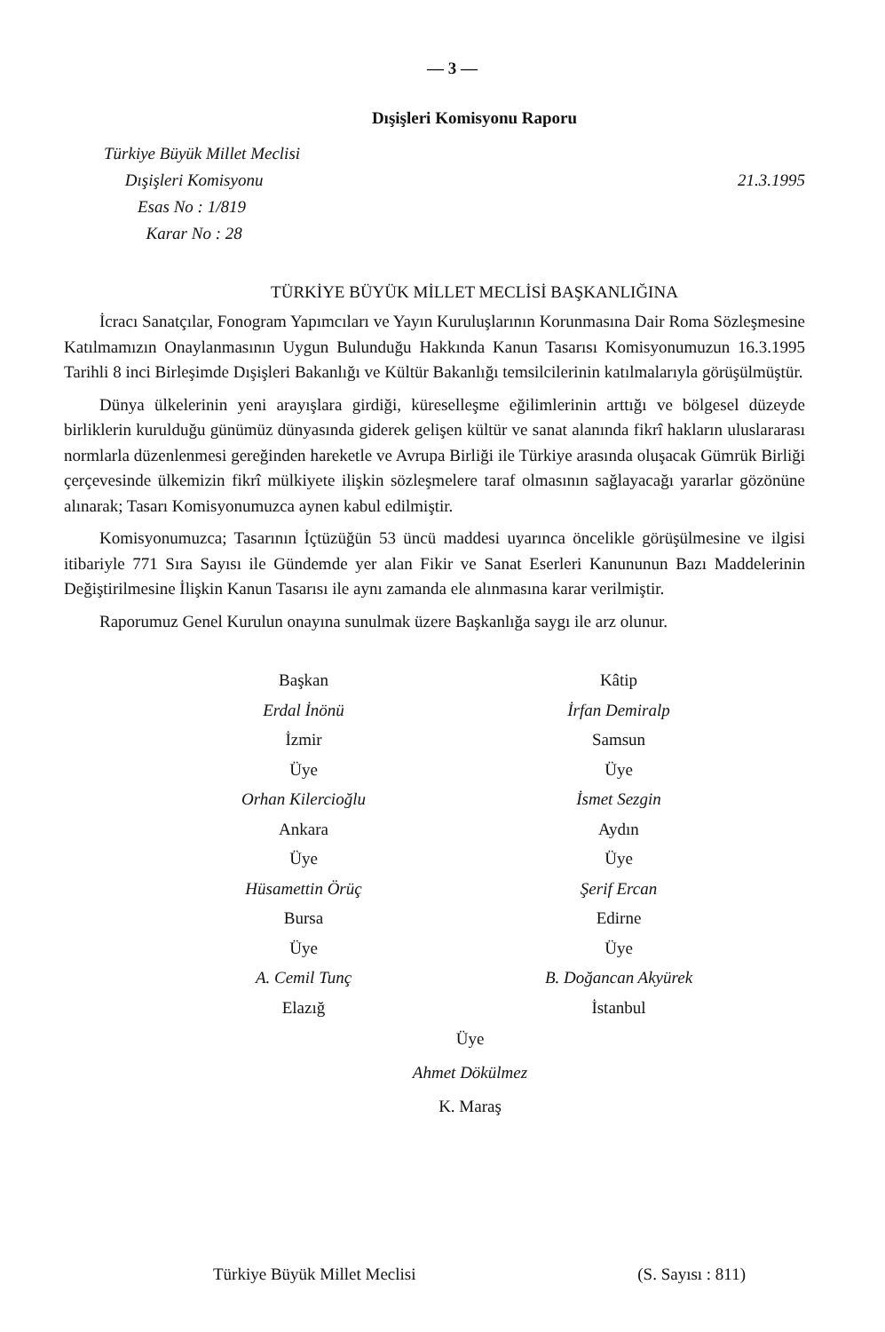— 3 —
Dışişleri Komisyonu Raporu
Türkiye Büyük Millet Meclisi
Dışişleri Komisyonu
Esas No : 1/819
Karar No : 28
21.3.1995
TÜRKİYE BÜYÜK MİLLET MECLİSİ BAŞKANLIĞINA
İcracı Sanatçılar, Fonogram Yapımcıları ve Yayın Kuruluşlarının Korunmasına Dair Roma Sözleşmesine Katılmamızın Onaylanmasının Uygun Bulunduğu Hakkında Kanun Tasarısı Komisyonumuzun 16.3.1995 Tarihli 8 inci Birleşimde Dışişleri Bakanlığı ve Kültür Bakanlığı temsilcilerinin katılmalarıyla görüşülmüştür.
Dünya ülkelerinin yeni arayışlara girdiği, küreselleşme eğilimlerinin arttığı ve bölgesel düzeyde birliklerin kurulduğu günümüz dünyasında giderek gelişen kültür ve sanat alanında fikrî hakların uluslararası normlarla düzenlenmesi gereğinden hareketle ve Avrupa Birliği ile Türkiye arasında oluşacak Gümrük Birliği çerçevesinde ülkemizin fikrî mülkiyete ilişkin sözleşmelere taraf olmasının sağlayacağı yararlar gözönüne alınarak; Tasarı Komisyonumuzca aynen kabul edilmiştir.
Komisyonumuzca; Tasarının İçtüzüğün 53 üncü maddesi uyarınca öncelikle görüşülmesine ve ilgisi itibariyle 771 Sıra Sayısı ile Gündemde yer alan Fikir ve Sanat Eserleri Kanununun Bazı Maddelerinin Değiştirilmesine İlişkin Kanun Tasarısı ile aynı zamanda ele alınmasına karar verilmiştir.
Raporumuz Genel Kurulun onayına sunulmak üzere Başkanlığa saygı ile arz olunur.
Başkan
Erdal İnönü
İzmir
Üye
Orhan Kilercioğlu
Ankara
Üye
Hüsamettin Örüç
Bursa
Üye
A. Cemil Tunç
Elazığ
Kâtip
İrfan Demiralp
Samsun
Üye
İsmet Sezgin
Aydın
Üye
Şerif Ercan
Edirne
Üye
B. Doğancan Akyürek
İstanbul
Üye
Ahmet Dökülmez
K. Maraş
Türkiye Büyük Millet Meclisi (S. Sayısı : 811)